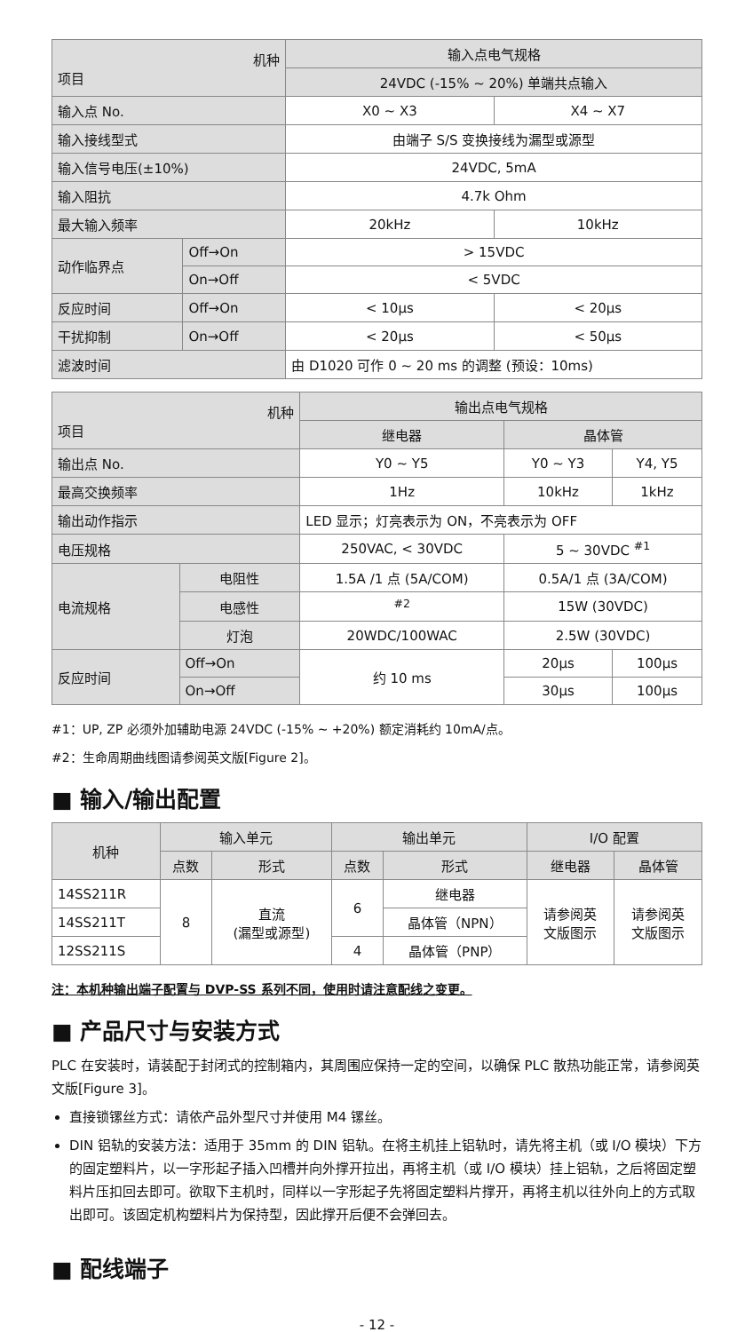| 机种 项目 | | 输入点电气规格 | |
| --- | --- | --- | --- |
| | | 24VDC (-15% ~ 20%) 单端共点输入 | |
| 输入点 No. | | X0 ~ X3 | X4 ~ X7 |
| 输入接线型式 | | 由端子 S/S 变换接线为漏型或源型 | |
| 输入信号电压(±10%) | | 24VDC, 5mA | |
| 输入阻抗 | | 4.7k Ohm | |
| 最大输入频率 | | 20kHz | 10kHz |
| 动作临界点 | Off→On | > 15VDC | |
| | On→Off | < 5VDC | |
| 反应时间 | Off→On | < 10μs | < 20μs |
| 干扰抑制 | On→Off | < 20μs | < 50μs |
| 滤波时间 | | 由 D1020 可作 0 ~ 20 ms 的调整 (预设：10ms) | |
| 机种 项目 | | 输出点电气规格 | | |
| --- | --- | --- | --- | --- |
| | | 继电器 | 晶体管 | |
| 输出点 No. | | Y0 ~ Y5 | Y0 ~ Y3 | Y4, Y5 |
| 最高交换频率 | | 1Hz | 10kHz | 1kHz |
| 输出动作指示 | | LED 显示；灯亮表示为 ON，不亮表示为 OFF | | |
| 电压规格 | | 250VAC, < 30VDC | 5 ~ 30VDC <sup>#1</sup> | |
| 电流规格 | 电阻性 | 1.5A /1 点 (5A/COM) | 0.5A/1 点 (3A/COM) | |
| | 电感性 | <sup>#2</sup> | 15W (30VDC) | |
| | 灯泡 | 20WDC/100WAC | 2.5W (30VDC) | |
| 反应时间 | Off→On | 约 10 ms | 20μs | 100μs |
| | On→Off | | 30μs | 100μs |
#1：UP, ZP 必须外加辅助电源 24VDC (-15% ~ +20%) 额定消耗约 10mA/点。
#2：生命周期曲线图请参阅英文版[Figure 2]。
■ 输入/输出配置
| 机种 | 输入单元 | | 输出单元 | | I/O 配置 | |
| --- | --- | --- | --- | --- | --- | --- |
| | 点数 | 形式 | 点数 | 形式 | 继电器 | 晶体管 |
| 14SS211R | 8 | 直流 (漏型或源型) | 6 | 继电器 | 请参阅英 文版图示 | 请参阅英 文版图示 |
| 14SS211T | | | | 晶体管（NPN） | | |
| 12SS211S | | | 4 | 晶体管（PNP） | | |
注：本机种输出端子配置与 DVP-SS 系列不同，使用时请注意配线之变更。
■ 产品尺寸与安装方式
PLC 在安装时，请装配于封闭式的控制箱内，其周围应保持一定的空间，以确保 PLC 散热功能正常，请参阅英文版[Figure 3]。
直接锁镙丝方式：请依产品外型尺寸并使用 M4 镙丝。
DIN 铝轨的安装方法：适用于 35mm 的 DIN 铝轨。在将主机挂上铝轨时，请先将主机（或 I/O 模块）下方的固定塑料片，以一字形起子插入凹槽并向外撑开拉出，再将主机（或 I/O 模块）挂上铝轨，之后将固定塑料片压扣回去即可。欲取下主机时，同样以一字形起子先将固定塑料片撑开，再将主机以往外向上的方式取出即可。该固定机构塑料片为保持型，因此撑开后便不会弹回去。
■ 配线端子
- 12 -